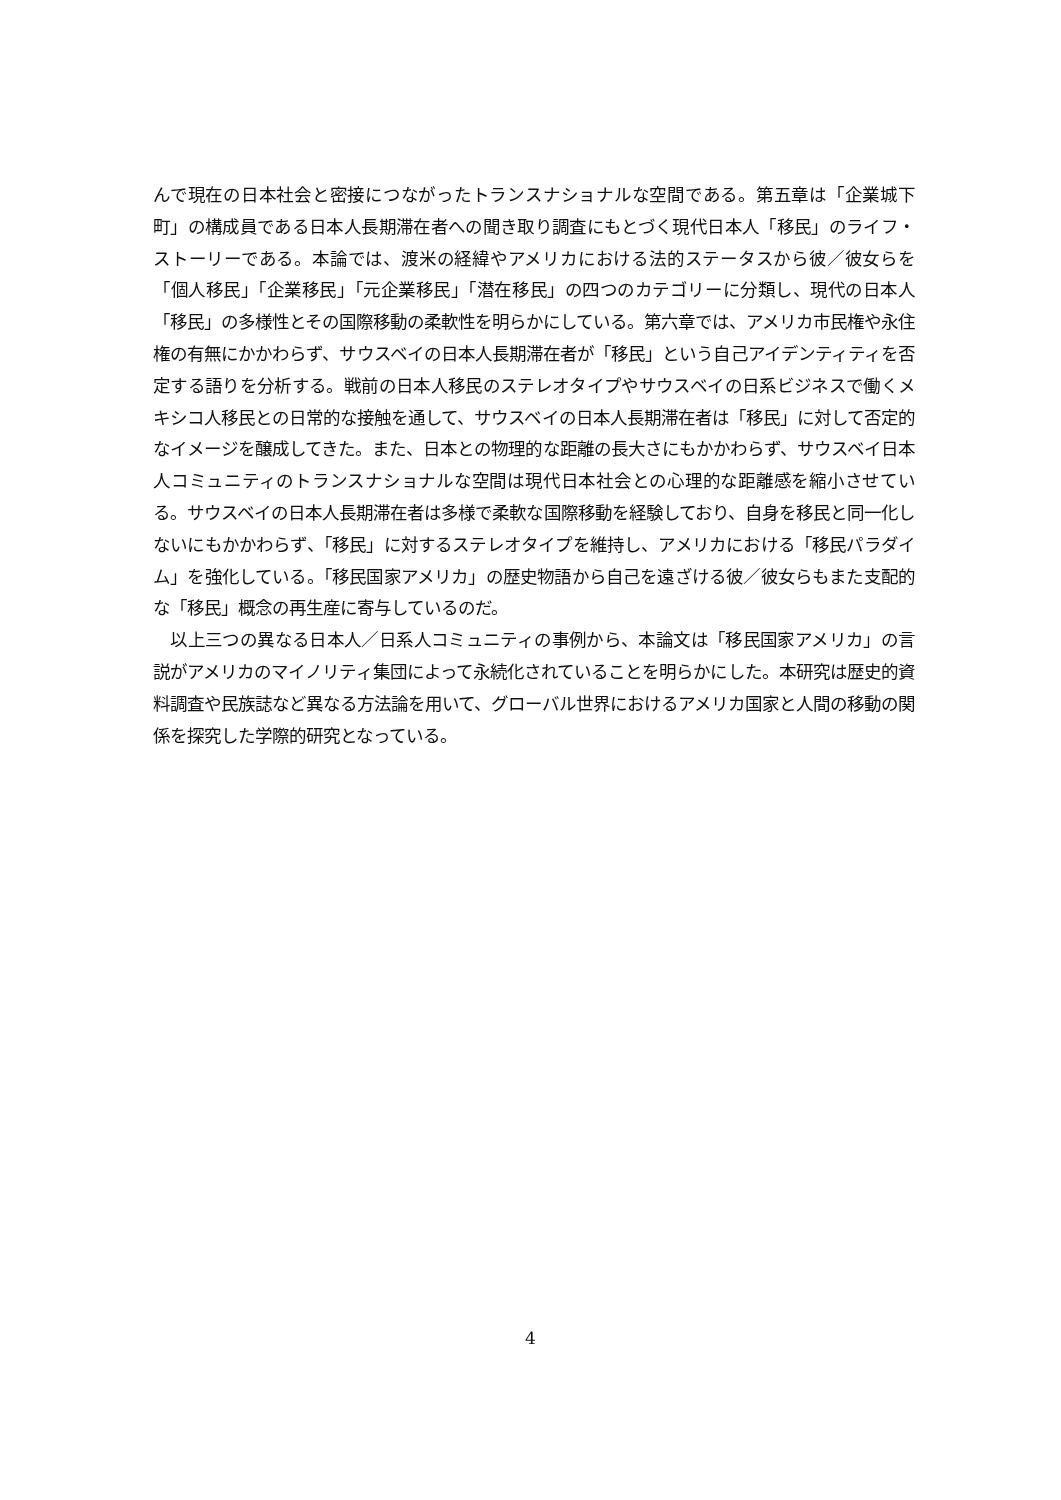んで現在の日本社会と密接につながったトランスナショナルな空間である。第五章は「企業城下町」の構成員である日本人長期滞在者への聞き取り調査にもとづく現代日本人「移民」のライフ・ストーリーである。本論では、渡米の経緯やアメリカにおける法的ステータスから彼／彼女らを「個人移民」「企業移民」「元企業移民」「潜在移民」の四つのカテゴリーに分類し、現代の日本人「移民」の多様性とその国際移動の柔軟性を明らかにしている。第六章では、アメリカ市民権や永住権の有無にかかわらず、サウスベイの日本人長期滞在者が「移民」という自己アイデンティティを否定する語りを分析する。戦前の日本人移民のステレオタイプやサウスベイの日系ビジネスで働くメキシコ人移民との日常的な接触を通して、サウスベイの日本人長期滞在者は「移民」に対して否定的なイメージを醸成してきた。また、日本との物理的な距離の長大さにもかかわらず、サウスベイ日本人コミュニティのトランスナショナルな空間は現代日本社会との心理的な距離感を縮小させている。サウスベイの日本人長期滞在者は多様で柔軟な国際移動を経験しており、自身を移民と同一化しないにもかかわらず、「移民」に対するステレオタイプを維持し、アメリカにおける「移民パラダイム」を強化している。「移民国家アメリカ」の歴史物語から自己を遠ざける彼／彼女らもまた支配的な「移民」概念の再生産に寄与しているのだ。
　以上三つの異なる日本人／日系人コミュニティの事例から、本論文は「移民国家アメリカ」の言説がアメリカのマイノリティ集団によって永続化されていることを明らかにした。本研究は歴史的資料調査や民族誌など異なる方法論を用いて、グローバル世界におけるアメリカ国家と人間の移動の関係を探究した学際的研究となっている。
4